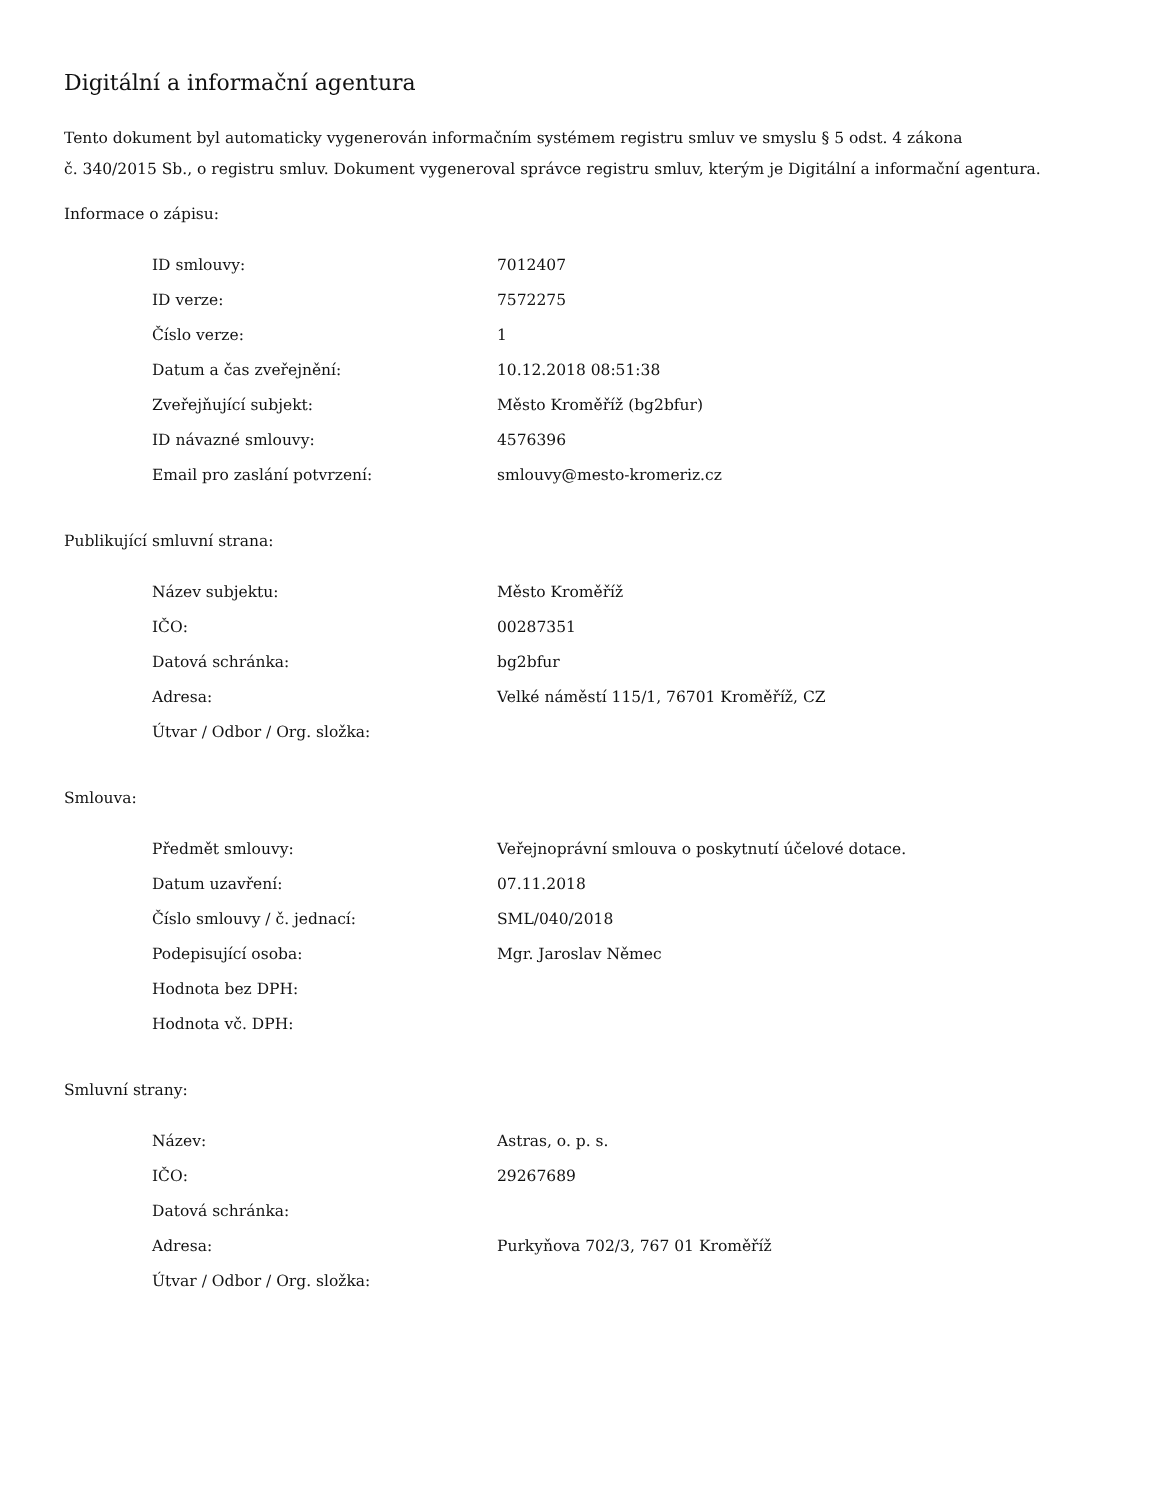Digitální a informační agentura
Tento dokument byl automaticky vygenerován informačním systémem registru smluv ve smyslu § 5 odst. 4 zákona
č. 340/2015 Sb., o registru smluv. Dokument vygeneroval správce registru smluv, kterým je Digitální a informační agentura.
Informace o zápisu:
| ID smlouvy: | 7012407 |
| ID verze: | 7572275 |
| Číslo verze: | 1 |
| Datum a čas zveřejnění: | 10.12.2018 08:51:38 |
| Zveřejňující subjekt: | Město Kroměříž (bg2bfur) |
| ID návazné smlouvy: | 4576396 |
| Email pro zaslání potvrzení: | smlouvy@mesto-kromeriz.cz |
Publikující smluvní strana:
| Název subjektu: | Město Kroměříž |
| IČO: | 00287351 |
| Datová schránka: | bg2bfur |
| Adresa: | Velké náměstí 115/1, 76701 Kroměříž, CZ |
| Útvar / Odbor / Org. složka: | |
Smlouva:
| Předmět smlouvy: | Veřejnoprávní smlouva o poskytnutí účelové dotace. |
| Datum uzavření: | 07.11.2018 |
| Číslo smlouvy / č. jednací: | SML/040/2018 |
| Podepisující osoba: | Mgr. Jaroslav Němec |
| Hodnota bez DPH: | |
| Hodnota vč. DPH: | |
Smluvní strany:
| Název: | Astras, o. p. s. |
| IČO: | 29267689 |
| Datová schránka: | |
| Adresa: | Purkyňova 702/3, 767 01 Kroměříž |
| Útvar / Odbor / Org. složka: | |